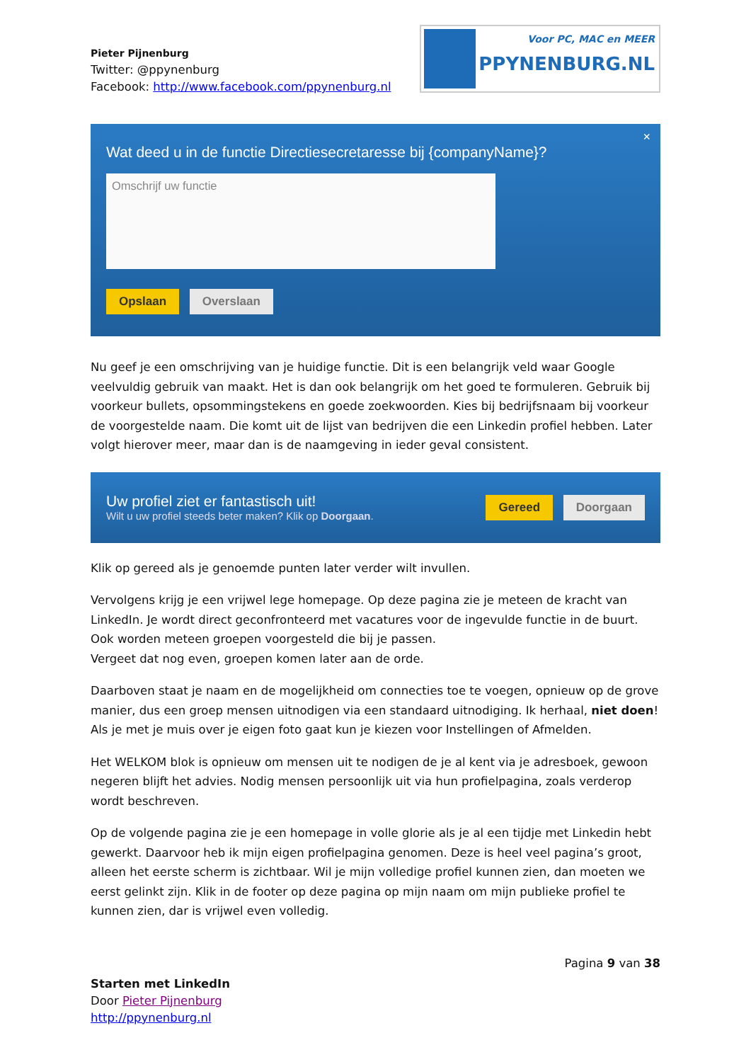Pieter Pijnenburg
Twitter: @ppynenburg
Facebook: http://www.facebook.com/ppynenburg.nl
Voor PC, MAC en MEER
PPYNENBURG.NL
×
Wat deed u in de functie Directiesecretaresse bij {companyName}?
Omschrijf uw functie
Opslaan Overslaan
Nu geef je een omschrijving van je huidige functie. Dit is een belangrijk veld waar Google veelvuldig gebruik van maakt. Het is dan ook belangrijk om het goed te formuleren. Gebruik bij voorkeur bullets, opsommingstekens en goede zoekwoorden. Kies bij bedrijfsnaam bij voorkeur de voorgestelde naam. Die komt uit de lijst van bedrijven die een Linkedin profiel hebben. Later volgt hierover meer, maar dan is de naamgeving in ieder geval consistent.
Uw profiel ziet er fantastisch uit!
Wilt u uw profiel steeds beter maken? Klik op Doorgaan.
Gereed Doorgaan
Klik op gereed als je genoemde punten later verder wilt invullen.
Vervolgens krijg je een vrijwel lege homepage. Op deze pagina zie je meteen de kracht van LinkedIn. Je wordt direct geconfronteerd met vacatures voor de ingevulde functie in de buurt. Ook worden meteen groepen voorgesteld die bij je passen.
Vergeet dat nog even, groepen komen later aan de orde.
Daarboven staat je naam en de mogelijkheid om connecties toe te voegen, opnieuw op de grove manier, dus een groep mensen uitnodigen via een standaard uitnodiging. Ik herhaal, niet doen!
Als je met je muis over je eigen foto gaat kun je kiezen voor Instellingen of Afmelden.
Het WELKOM blok is opnieuw om mensen uit te nodigen de je al kent via je adresboek, gewoon negeren blijft het advies. Nodig mensen persoonlijk uit via hun profielpagina, zoals verderop wordt beschreven.
Op de volgende pagina zie je een homepage in volle glorie als je al een tijdje met Linkedin hebt gewerkt. Daarvoor heb ik mijn eigen profielpagina genomen. Deze is heel veel pagina’s groot, alleen het eerste scherm is zichtbaar. Wil je mijn volledige profiel kunnen zien, dan moeten we eerst gelinkt zijn. Klik in de footer op deze pagina op mijn naam om mijn publieke profiel te kunnen zien, dar is vrijwel even volledig.
Pagina 9 van 38
Starten met LinkedIn
Door Pieter Pijnenburg
http://ppynenburg.nl